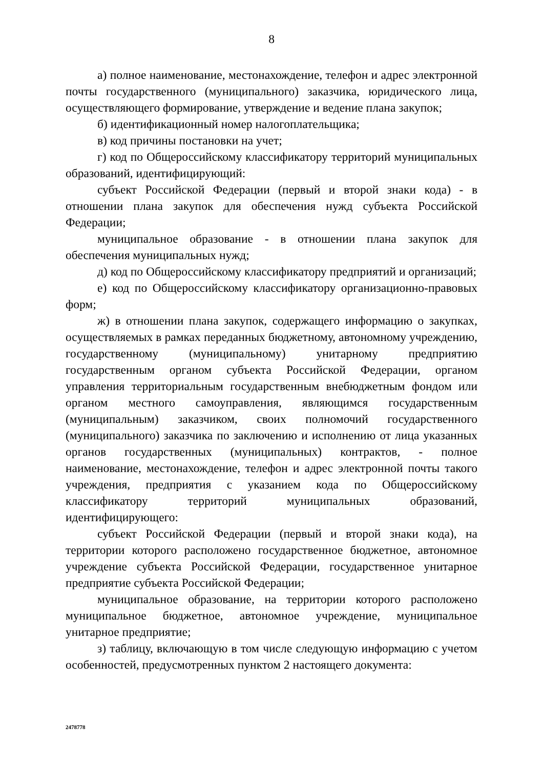8
а) полное наименование, местонахождение, телефон и адрес электронной почты государственного (муниципального) заказчика, юридического лица, осуществляющего формирование, утверждение и ведение плана закупок;
б) идентификационный номер налогоплательщика;
в) код причины постановки на учет;
г) код по Общероссийскому классификатору территорий муниципальных образований, идентифицирующий:
субъект Российской Федерации (первый и второй знаки кода) - в отношении плана закупок для обеспечения нужд субъекта Российской Федерации;
муниципальное образование - в отношении плана закупок для обеспечения муниципальных нужд;
д) код по Общероссийскому классификатору предприятий и организаций;
е) код по Общероссийскому классификатору организационно-правовых форм;
ж) в отношении плана закупок, содержащего информацию о закупках, осуществляемых в рамках переданных бюджетному, автономному учреждению, государственному (муниципальному) унитарному предприятию государственным органом субъекта Российской Федерации, органом управления территориальным государственным внебюджетным фондом или органом местного самоуправления, являющимся государственным (муниципальным) заказчиком, своих полномочий государственного (муниципального) заказчика по заключению и исполнению от лица указанных органов государственных (муниципальных) контрактов, - полное наименование, местонахождение, телефон и адрес электронной почты такого учреждения, предприятия с указанием кода по Общероссийскому классификатору территорий муниципальных образований, идентифицирующего:
субъект Российской Федерации (первый и второй знаки кода), на территории которого расположено государственное бюджетное, автономное учреждение субъекта Российской Федерации, государственное унитарное предприятие субъекта Российской Федерации;
муниципальное образование, на территории которого расположено муниципальное бюджетное, автономное учреждение, муниципальное унитарное предприятие;
з) таблицу, включающую в том числе следующую информацию с учетом особенностей, предусмотренных пунктом 2 настоящего документа:
2478778